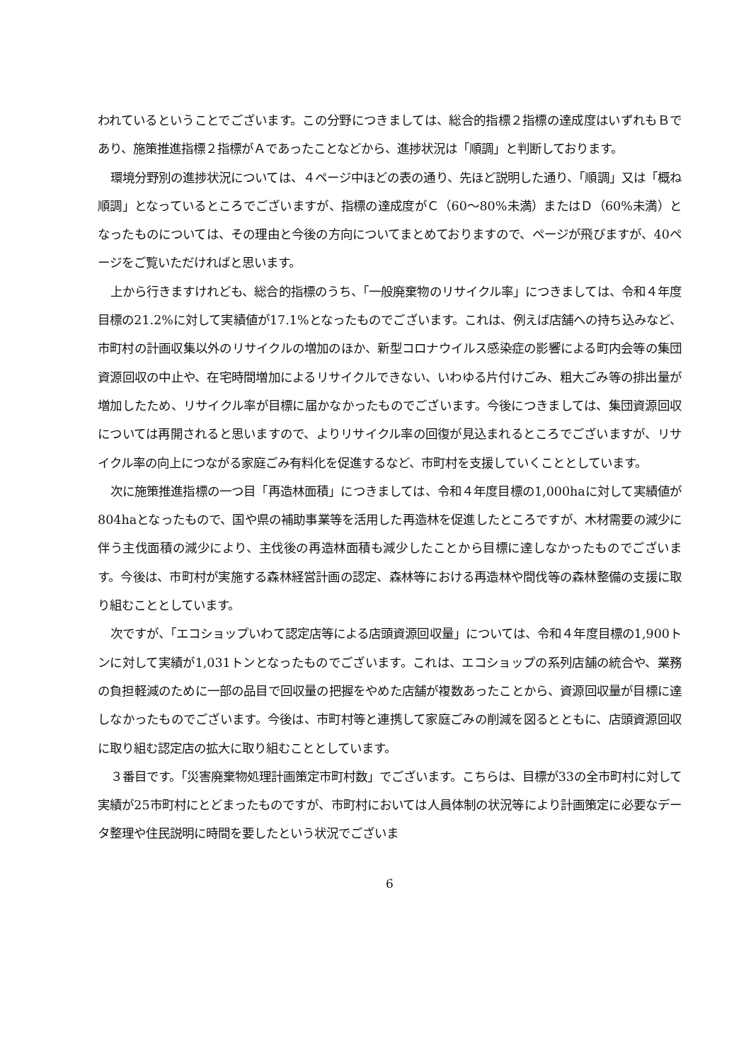われているということでございます。この分野につきましては、総合的指標２指標の達成度はいずれもＢであり、施策推進指標２指標がＡであったことなどから、進捗状況は「順調」と判断しております。
環境分野別の進捗状況については、４ページ中ほどの表の通り、先ほど説明した通り、「順調」又は「概ね順調」となっているところでございますが、指標の達成度がＣ（60～80%未満）またはＤ（60%未満）となったものについては、その理由と今後の方向についてまとめておりますので、ページが飛びますが、40ページをご覧いただければと思います。
上から行きますけれども、総合的指標のうち、「一般廃棄物のリサイクル率」につきましては、令和４年度目標の21.2%に対して実績値が17.1%となったものでございます。これは、例えば店舗への持ち込みなど、市町村の計画収集以外のリサイクルの増加のほか、新型コロナウイルス感染症の影響による町内会等の集団資源回収の中止や、在宅時間増加によるリサイクルできない、いわゆる片付けごみ、粗大ごみ等の排出量が増加したため、リサイクル率が目標に届かなかったものでございます。今後につきましては、集団資源回収については再開されると思いますので、よりリサイクル率の回復が見込まれるところでございますが、リサイクル率の向上につながる家庭ごみ有料化を促進するなど、市町村を支援していくこととしています。
次に施策推進指標の一つ目「再造林面積」につきましては、令和４年度目標の1,000haに対して実績値が804haとなったもので、国や県の補助事業等を活用した再造林を促進したところですが、木材需要の減少に伴う主伐面積の減少により、主伐後の再造林面積も減少したことから目標に達しなかったものでございます。今後は、市町村が実施する森林経営計画の認定、森林等における再造林や間伐等の森林整備の支援に取り組むこととしています。
次ですが、「エコショップいわて認定店等による店頭資源回収量」については、令和４年度目標の1,900トンに対して実績が1,031トンとなったものでございます。これは、エコショップの系列店舗の統合や、業務の負担軽減のために一部の品目で回収量の把握をやめた店舗が複数あったことから、資源回収量が目標に達しなかったものでございます。今後は、市町村等と連携して家庭ごみの削減を図るとともに、店頭資源回収に取り組む認定店の拡大に取り組むこととしています。
３番目です。「災害廃棄物処理計画策定市町村数」でございます。こちらは、目標が33の全市町村に対して実績が25市町村にとどまったものですが、市町村においては人員体制の状況等により計画策定に必要なデータ整理や住民説明に時間を要したという状況でございま
6